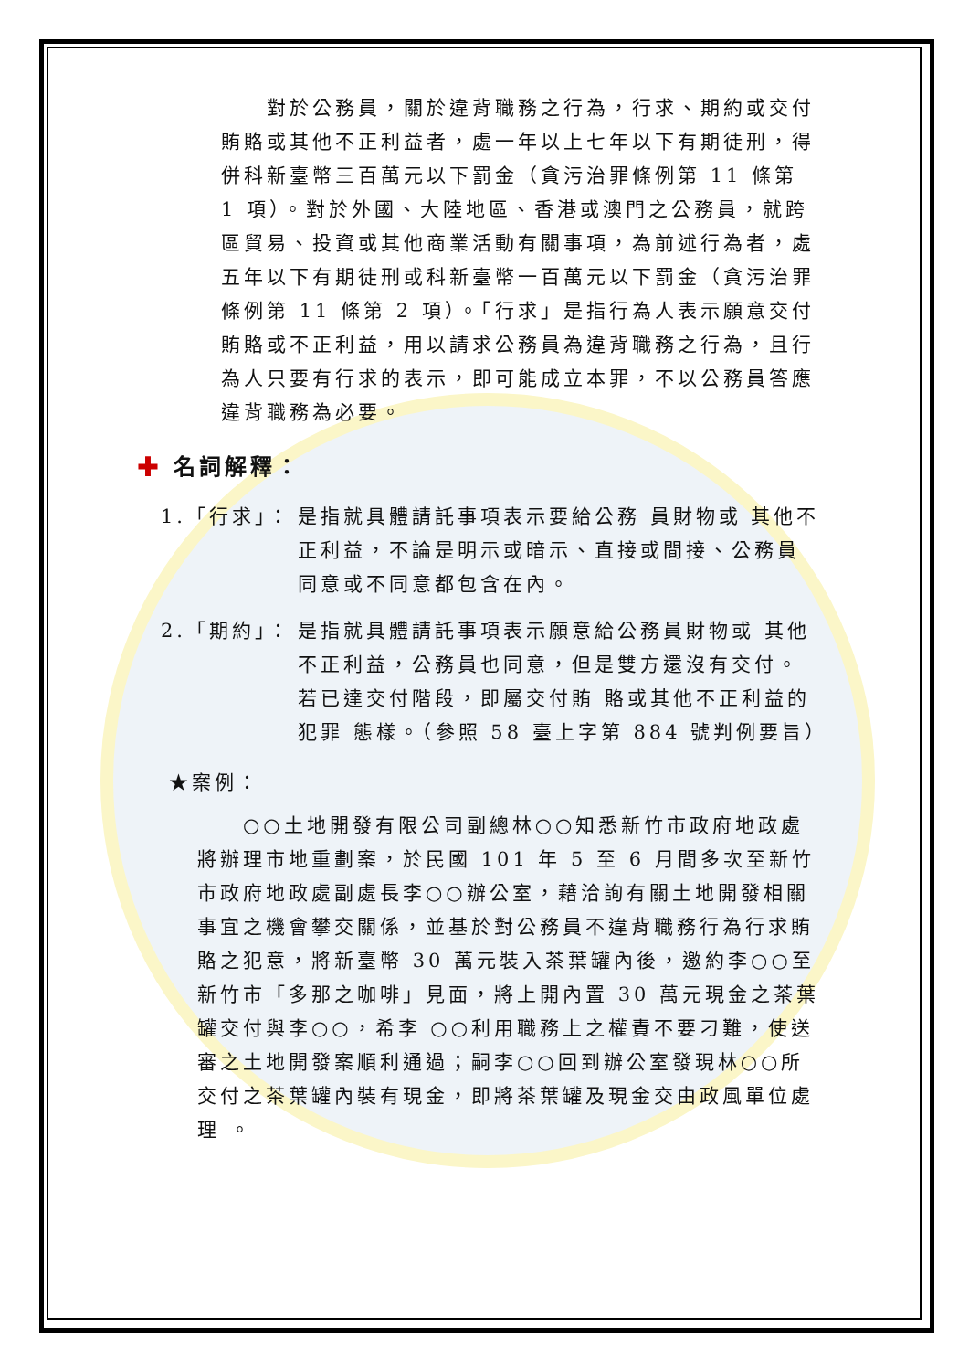對於公務員，關於違背職務之行為，行求、期約或交付賄賂或其他不正利益者，處一年以上七年以下有期徒刑，得併科新臺幣三百萬元以下罰金（貪污治罪條例第 11 條第 1 項）。對於外國、大陸地區、香港或澳門之公務員，就跨區貿易、投資或其他商業活動有關事項，為前述行為者，處五年以下有期徒刑或科新臺幣一百萬元以下罰金（貪污治罪條例第 11 條第 2 項）。「行求」是指行為人表示願意交付賄賂或不正利益，用以請求公務員為違背職務之行為，且行為人只要有行求的表示，即可能成立本罪，不以公務員答應違背職務為必要。
✚ 名詞解釋：
1.「行求」： 是指就具體請託事項表示要給公務 員財物或 其他不正利益，不論是明示或暗示、直接或間接、公務員同意或不同意都包含在內。
2.「期約」： 是指就具體請託事項表示願意給公務員財物或 其他不正利益，公務員也同意，但是雙方還沒有交付。若已達交付階段，即屬交付賄 賂或其他不正利益的犯罪 態樣。（參照 58 臺上字第 884 號判例要旨）
★案例：
○○土地開發有限公司副總林○○知悉新竹市政府地政處將辦理市地重劃案，於民國 101 年 5 至 6 月間多次至新竹市政府地政處副處長李○○辦公室，藉洽詢有關土地開發相關事宜之機會攀交關係，並基於對公務員不違背職務行為行求賄賂之犯意，將新臺幣 30 萬元裝入茶葉罐內後，邀約李○○至新竹市「多那之咖啡」見面，將上開內置 30 萬元現金之茶葉罐交付與李○○，希李 ○○利用職務上之權責不要刁難，使送審之土地開發案順利通過；嗣李○○回到辦公室發現林○○所交付之茶葉罐內裝有現金，即將茶葉罐及現金交由政風單位處理 。